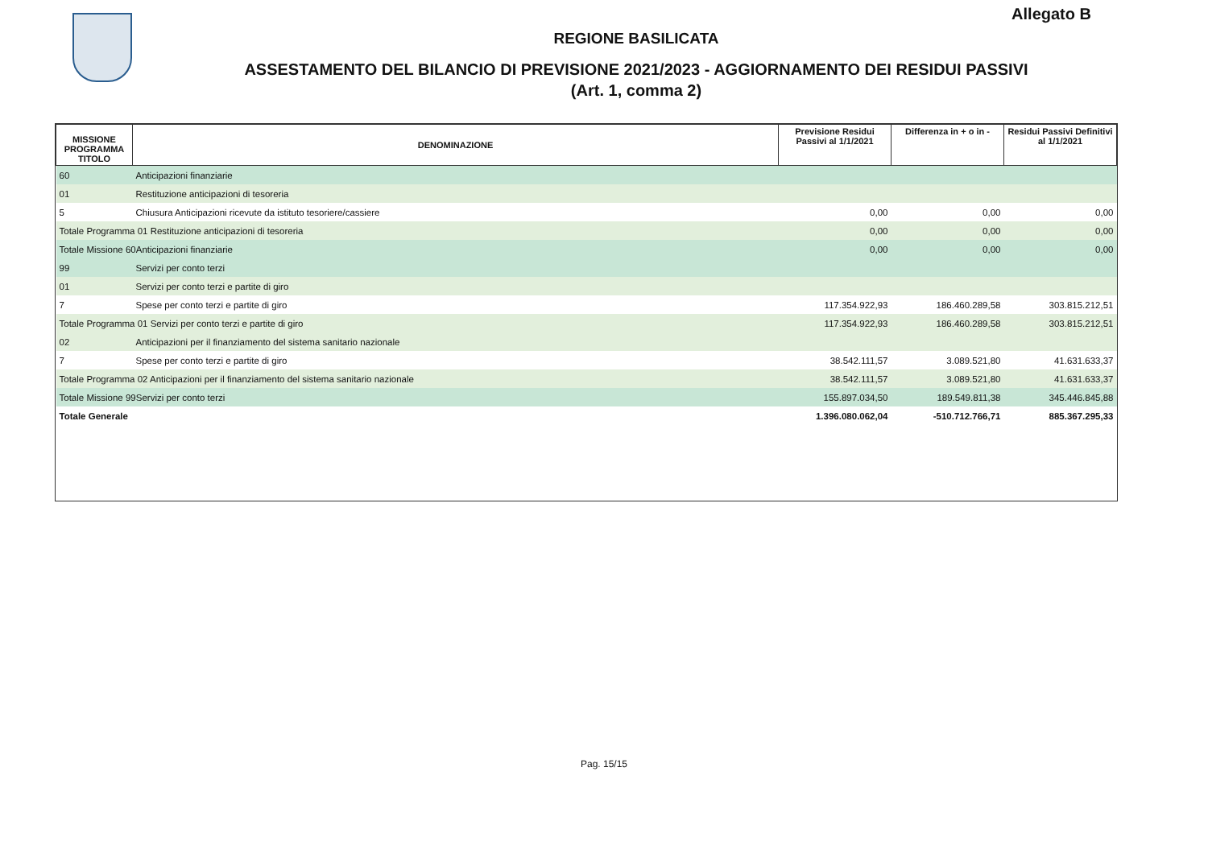Allegato B
REGIONE BASILICATA
ASSESTAMENTO DEL BILANCIO DI PREVISIONE 2021/2023 - AGGIORNAMENTO DEI RESIDUI PASSIVI
(Art. 1, comma 2)
| MISSIONE PROGRAMMA TITOLO | DENOMINAZIONE | Previsione Residui Passivi al 1/1/2021 | Differenza in + o in - | Residui Passivi Definitivi al 1/1/2021 |
| --- | --- | --- | --- | --- |
| 60 | Anticipazioni finanziarie | | | |
| 01 | Restituzione anticipazioni di tesoreria | | | |
| 5 | Chiusura Anticipazioni ricevute da istituto tesoriere/cassiere | 0,00 | 0,00 | 0,00 |
| Totale Programma 01 Restituzione anticipazioni di tesoreria | | 0,00 | 0,00 | 0,00 |
| Totale Missione 60Anticipazioni finanziarie | | 0,00 | 0,00 | 0,00 |
| 99 | Servizi per conto terzi | | | |
| 01 | Servizi per conto terzi e partite di giro | | | |
| 7 | Spese per conto terzi e partite di giro | 117.354.922,93 | 186.460.289,58 | 303.815.212,51 |
| Totale Programma 01 Servizi per conto terzi e partite di giro | | 117.354.922,93 | 186.460.289,58 | 303.815.212,51 |
| 02 | Anticipazioni per il finanziamento del sistema sanitario nazionale | | | |
| 7 | Spese per conto terzi e partite di giro | 38.542.111,57 | 3.089.521,80 | 41.631.633,37 |
| Totale Programma 02 Anticipazioni per il finanziamento del sistema sanitario nazionale | | 38.542.111,57 | 3.089.521,80 | 41.631.633,37 |
| Totale Missione 99Servizi per conto terzi | | 155.897.034,50 | 189.549.811,38 | 345.446.845,88 |
| Totale Generale | | 1.396.080.062,04 | -510.712.766,71 | 885.367.295,33 |
Pag. 15/15